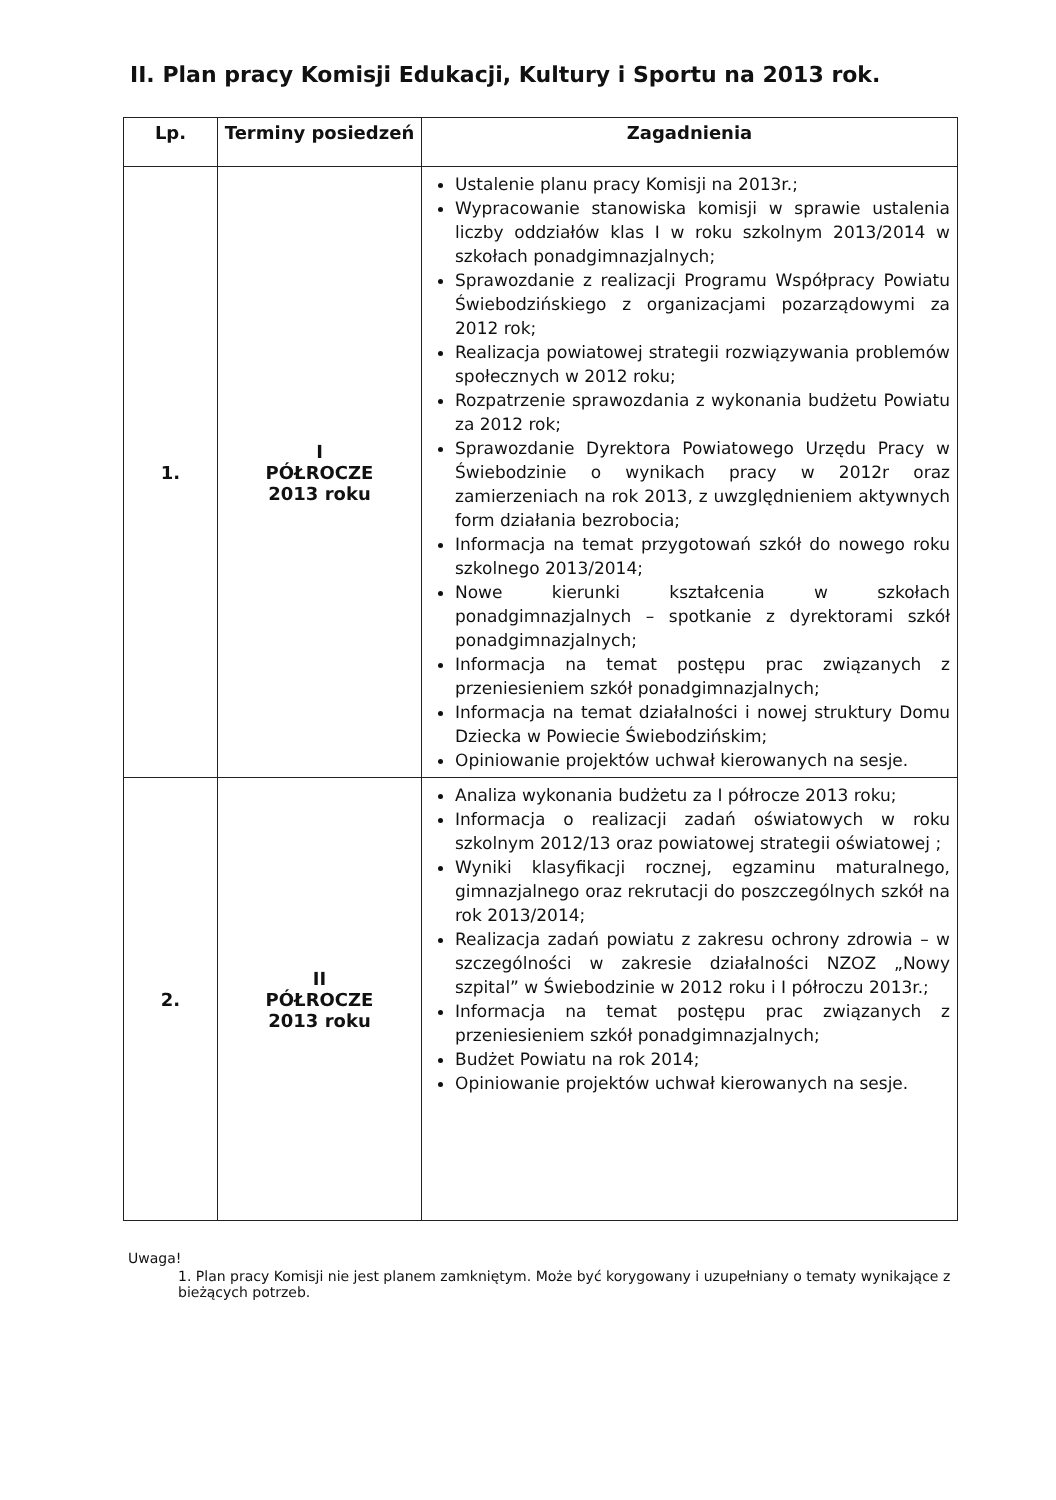II. Plan pracy Komisji Edukacji, Kultury i Sportu na 2013 rok.
| Lp. | Terminy posiedzeń | Zagadnienia |
| --- | --- | --- |
| 1. | I PÓŁROCZE 2013 roku | Ustalenie planu pracy Komisji na 2013r.; Wypracowanie stanowiska komisji w sprawie ustalenia liczby oddziałów klas I w roku szkolnym 2013/2014 w szkołach ponadgimnazjalnych; Sprawozdanie z realizacji Programu Współpracy Powiatu Świebodzińskiego z organizacjami pozarządowymi za 2012 rok; Realizacja powiatowej strategii rozwiązywania problemów społecznych w 2012 roku; Rozpatrzenie sprawozdania z wykonania budżetu Powiatu za 2012 rok; Sprawozdanie Dyrektora Powiatowego Urzędu Pracy w Świebodzinie o wynikach pracy w 2012r oraz zamierzeniach na rok 2013, z uwzględnieniem aktywnych form działania bezrobocia; Informacja na temat przygotowań szkół do nowego roku szkolnego 2013/2014; Nowe kierunki kształcenia w szkołach ponadgimnazjalnych – spotkanie z dyrektorami szkół ponadgimnazjalnych; Informacja na temat postępu prac związanych z przeniesieniem szkół ponadgimnazjalnych; Informacja na temat działalności i nowej struktury Domu Dziecka w Powiecie Świebodzińskim; Opiniowanie projektów uchwał kierowanych na sesje. |
| 2. | II PÓŁROCZE 2013 roku | Analiza wykonania budżetu za I półrocze 2013 roku; Informacja o realizacji zadań oświatowych w roku szkolnym 2012/13 oraz powiatowej strategii oświatowej ; Wyniki klasyfikacji rocznej, egzaminu maturalnego, gimnazjalnego oraz rekrutacji do poszczególnych szkół na rok 2013/2014; Realizacja zadań powiatu z zakresu ochrony zdrowia – w szczególności w zakresie działalności NZOZ „Nowy szpital” w Świebodzinie w 2012 roku i I półroczu 2013r.; Informacja na temat postępu prac związanych z przeniesieniem szkół ponadgimnazjalnych; Budżet Powiatu na rok 2014; Opiniowanie projektów uchwał kierowanych na sesje. |
Uwaga!
1. Plan pracy Komisji nie jest planem zamkniętym. Może być korygowany i uzupełniany o tematy wynikające z bieżących potrzeb.